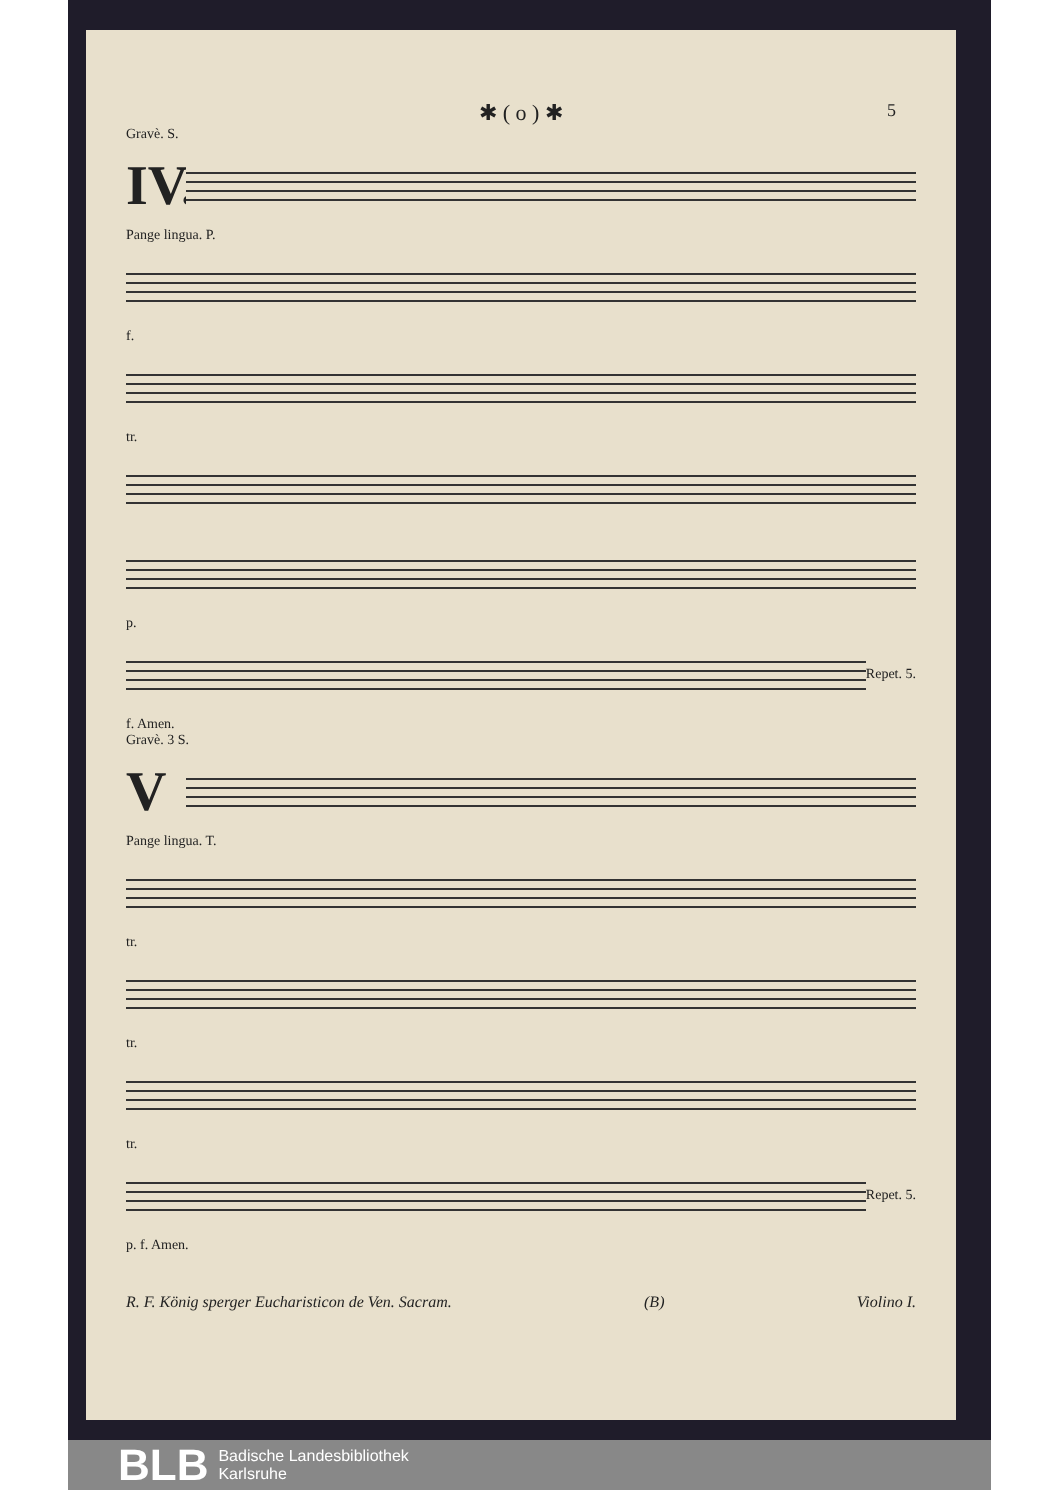✱ ( o ) ✱
5
Gravè. S.
IV.
Pange lingua. P.
f.
tr.
p.
Repet. 5.
f. Amen.
Gravè. 3 S.
V
Pange lingua. T.
tr.
tr.
tr.
Repet. 5.
p. f. Amen.
R. F. König sperger Eucharisticon de Ven. Sacram. (B) Violino I.
BLB
Badische Landesbibliothek
Karlsruhe